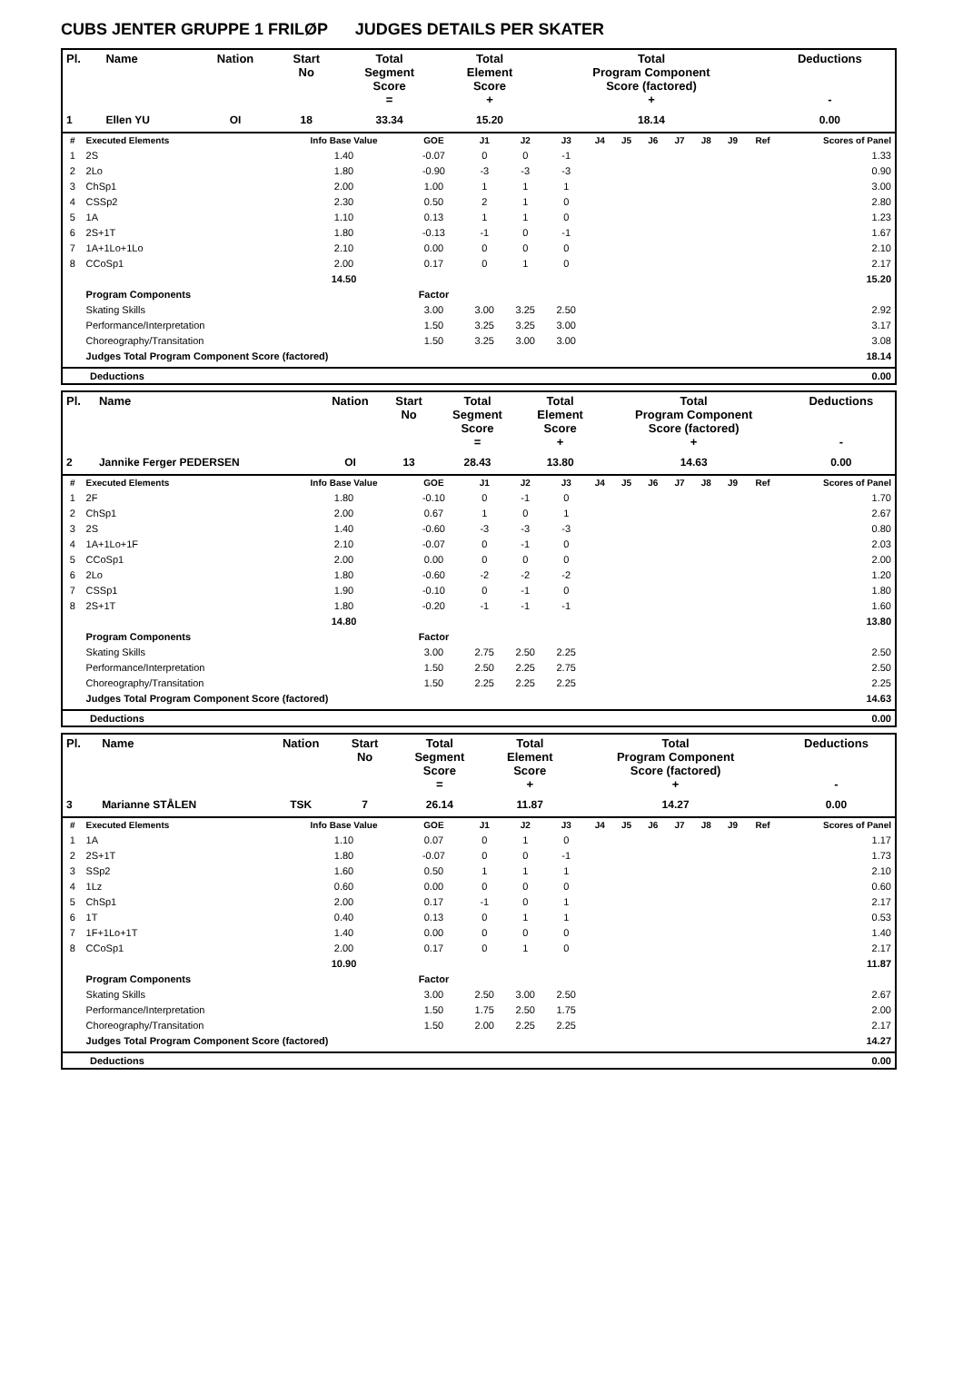CUBS JENTER GRUPPE 1 FRILØP JUDGES DETAILS PER SKATER
| Pl. | Name | Nation | Start No | Total Segment Score = | Total Element Score + | Total Program Component Score (factored) + | Deductions - |
| --- | --- | --- | --- | --- | --- | --- | --- |
| 1 | Ellen YU | OI | 18 | 33.34 | 15.20 | 18.14 | 0.00 |
| # | Executed Elements | Info Base Value | GOE | J1 | J2 | J3 | J4 | J5 | J6 | J7 | J8 | J9 | Ref | Scores of Panel |
| --- | --- | --- | --- | --- | --- | --- | --- | --- | --- | --- | --- | --- | --- | --- |
| 1 | 2S | 1.40 | -0.07 | 0 | 0 | -1 | | | | | | | | 1.33 |
| 2 | 2Lo | 1.80 | -0.90 | -3 | -3 | -3 | | | | | | | | 0.90 |
| 3 | ChSp1 | 2.00 | 1.00 | 1 | 1 | 1 | | | | | | | | 3.00 |
| 4 | CSSp2 | 2.30 | 0.50 | 2 | 1 | 0 | | | | | | | | 2.80 |
| 5 | 1A | 1.10 | 0.13 | 1 | 1 | 0 | | | | | | | | 1.23 |
| 6 | 2S+1T | 1.80 | -0.13 | -1 | 0 | -1 | | | | | | | | 1.67 |
| 7 | 1A+1Lo+1Lo | 2.10 | 0.00 | 0 | 0 | 0 | | | | | | | | 2.10 |
| 8 | CCoSp1 | 2.00 | 0.17 | 0 | 1 | 0 | | | | | | | | 2.17 |
| | | 14.50 | | | | | | | | | | | | 15.20 |
| | Program Components | | Factor | | | | | | | | | | | |
| | Skating Skills | | 3.00 | 3.00 | 3.25 | 2.50 | | | | | | | | 2.92 |
| | Performance/Interpretation | | 1.50 | 3.25 | 3.25 | 3.00 | | | | | | | | 3.17 |
| | Choreography/Transitation | | 1.50 | 3.25 | 3.00 | 3.00 | | | | | | | | 3.08 |
| | Judges Total Program Component Score (factored) | | | | | | | | | | | | | 18.14 |
| Deductions | 0.00 |
| Pl. | Name | Nation | Start No | Total Segment Score = | Total Element Score + | Total Program Component Score (factored) + | Deductions - |
| --- | --- | --- | --- | --- | --- | --- | --- |
| 2 | Jannike Ferger PEDERSEN | OI | 13 | 28.43 | 13.80 | 14.63 | 0.00 |
| # | Executed Elements | Info Base Value | GOE | J1 | J2 | J3 | J4 | J5 | J6 | J7 | J8 | J9 | Ref | Scores of Panel |
| --- | --- | --- | --- | --- | --- | --- | --- | --- | --- | --- | --- | --- | --- | --- |
| 1 | 2F | 1.80 | -0.10 | 0 | -1 | 0 | | | | | | | | 1.70 |
| 2 | ChSp1 | 2.00 | 0.67 | 1 | 0 | 1 | | | | | | | | 2.67 |
| 3 | 2S | 1.40 | -0.60 | -3 | -3 | -3 | | | | | | | | 0.80 |
| 4 | 1A+1Lo+1F | 2.10 | -0.07 | 0 | -1 | 0 | | | | | | | | 2.03 |
| 5 | CCoSp1 | 2.00 | 0.00 | 0 | 0 | 0 | | | | | | | | 2.00 |
| 6 | 2Lo | 1.80 | -0.60 | -2 | -2 | -2 | | | | | | | | 1.20 |
| 7 | CSSp1 | 1.90 | -0.10 | 0 | -1 | 0 | | | | | | | | 1.80 |
| 8 | 2S+1T | 1.80 | -0.20 | -1 | -1 | -1 | | | | | | | | 1.60 |
| | | 14.80 | | | | | | | | | | | | 13.80 |
| | Program Components | | Factor | | | | | | | | | | | |
| | Skating Skills | | 3.00 | 2.75 | 2.50 | 2.25 | | | | | | | | 2.50 |
| | Performance/Interpretation | | 1.50 | 2.50 | 2.25 | 2.75 | | | | | | | | 2.50 |
| | Choreography/Transitation | | 1.50 | 2.25 | 2.25 | 2.25 | | | | | | | | 2.25 |
| | Judges Total Program Component Score (factored) | | | | | | | | | | | | | 14.63 |
| Deductions | 0.00 |
| Pl. | Name | Nation | Start No | Total Segment Score = | Total Element Score + | Total Program Component Score (factored) + | Deductions - |
| --- | --- | --- | --- | --- | --- | --- | --- |
| 3 | Marianne STÅLEN | TSK | 7 | 26.14 | 11.87 | 14.27 | 0.00 |
| # | Executed Elements | Info Base Value | GOE | J1 | J2 | J3 | J4 | J5 | J6 | J7 | J8 | J9 | Ref | Scores of Panel |
| --- | --- | --- | --- | --- | --- | --- | --- | --- | --- | --- | --- | --- | --- | --- |
| 1 | 1A | 1.10 | 0.07 | 0 | 1 | 0 | | | | | | | | 1.17 |
| 2 | 2S+1T | 1.80 | -0.07 | 0 | 0 | -1 | | | | | | | | 1.73 |
| 3 | SSp2 | 1.60 | 0.50 | 1 | 1 | 1 | | | | | | | | 2.10 |
| 4 | 1Lz | 0.60 | 0.00 | 0 | 0 | 0 | | | | | | | | 0.60 |
| 5 | ChSp1 | 2.00 | 0.17 | -1 | 0 | 1 | | | | | | | | 2.17 |
| 6 | 1T | 0.40 | 0.13 | 0 | 1 | 1 | | | | | | | | 0.53 |
| 7 | 1F+1Lo+1T | 1.40 | 0.00 | 0 | 0 | 0 | | | | | | | | 1.40 |
| 8 | CCoSp1 | 2.00 | 0.17 | 0 | 1 | 0 | | | | | | | | 2.17 |
| | | 10.90 | | | | | | | | | | | | 11.87 |
| | Program Components | | Factor | | | | | | | | | | | |
| | Skating Skills | | 3.00 | 2.50 | 3.00 | 2.50 | | | | | | | | 2.67 |
| | Performance/Interpretation | | 1.50 | 1.75 | 2.50 | 1.75 | | | | | | | | 2.00 |
| | Choreography/Transitation | | 1.50 | 2.00 | 2.25 | 2.25 | | | | | | | | 2.17 |
| | Judges Total Program Component Score (factored) | | | | | | | | | | | | | 14.27 |
| Deductions | 0.00 |